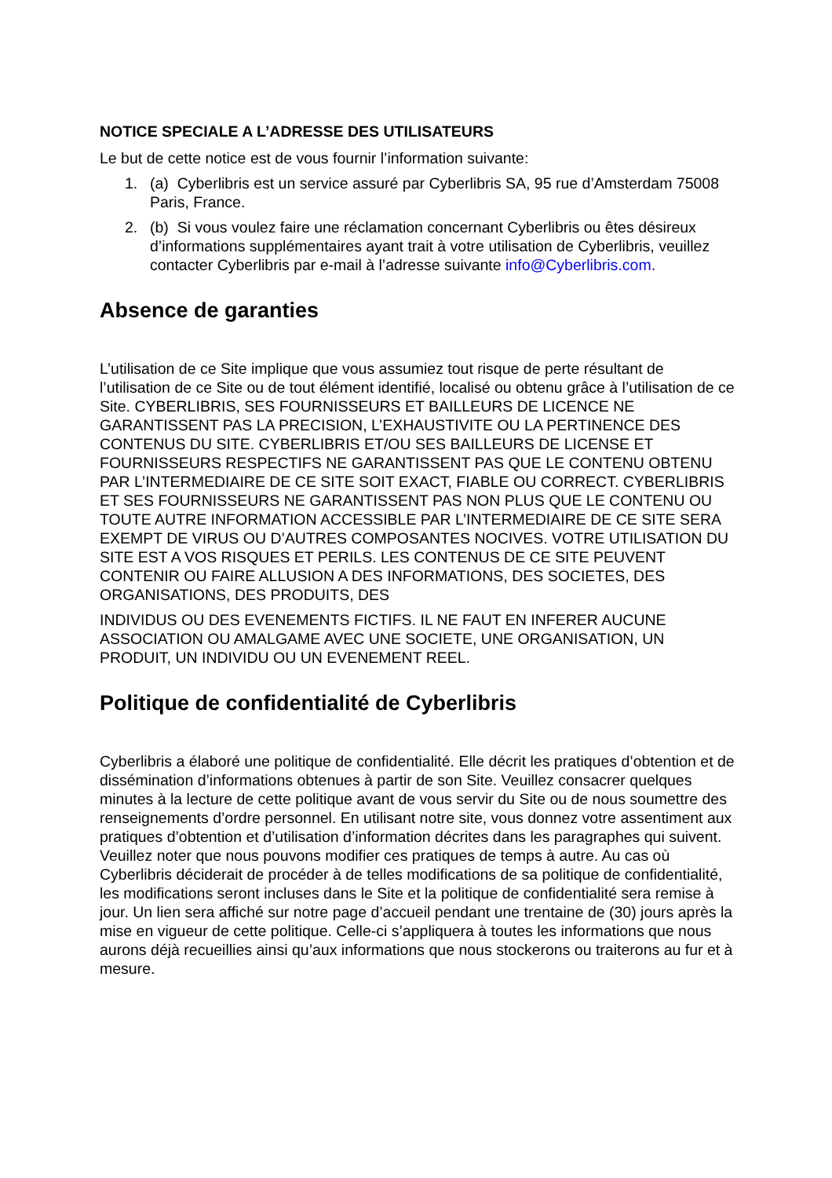NOTICE SPECIALE A L’ADRESSE DES UTILISATEURS
Le but de cette notice est de vous fournir l’information suivante:
1. (a) Cyberlibris est un service assuré par Cyberlibris SA, 95 rue d’Amsterdam 75008 Paris, France.
2. (b) Si vous voulez faire une réclamation concernant Cyberlibris ou êtes désireux d’informations supplémentaires ayant trait à votre utilisation de Cyberlibris, veuillez contacter Cyberlibris par e-mail à l’adresse suivante info@Cyberlibris.com.
Absence de garanties
L’utilisation de ce Site implique que vous assumiez tout risque de perte résultant de l’utilisation de ce Site ou de tout élément identifié, localisé ou obtenu grâce à l’utilisation de ce Site. CYBERLIBRIS, SES FOURNISSEURS ET BAILLEURS DE LICENCE NE GARANTISSENT PAS LA PRECISION, L’EXHAUSTIVITE OU LA PERTINENCE DES CONTENUS DU SITE. CYBERLIBRIS ET/OU SES BAILLEURS DE LICENSE ET FOURNISSEURS RESPECTIFS NE GARANTISSENT PAS QUE LE CONTENU OBTENU PAR L’INTERMEDIAIRE DE CE SITE SOIT EXACT, FIABLE OU CORRECT. CYBERLIBRIS ET SES FOURNISSEURS NE GARANTISSENT PAS NON PLUS QUE LE CONTENU OU TOUTE AUTRE INFORMATION ACCESSIBLE PAR L’INTERMEDIAIRE DE CE SITE SERA EXEMPT DE VIRUS OU D’AUTRES COMPOSANTES NOCIVES. VOTRE UTILISATION DU SITE EST A VOS RISQUES ET PERILS. LES CONTENUS DE CE SITE PEUVENT CONTENIR OU FAIRE ALLUSION A DES INFORMATIONS, DES SOCIETES, DES ORGANISATIONS, DES PRODUITS, DES
INDIVIDUS OU DES EVENEMENTS FICTIFS. IL NE FAUT EN INFERER AUCUNE ASSOCIATION OU AMALGAME AVEC UNE SOCIETE, UNE ORGANISATION, UN PRODUIT, UN INDIVIDU OU UN EVENEMENT REEL.
Politique de confidentialité de Cyberlibris
Cyberlibris a élaboré une politique de confidentialité. Elle décrit les pratiques d’obtention et de dissémination d’informations obtenues à partir de son Site. Veuillez consacrer quelques minutes à la lecture de cette politique avant de vous servir du Site ou de nous soumettre des renseignements d’ordre personnel. En utilisant notre site, vous donnez votre assentiment aux pratiques d’obtention et d’utilisation d’information décrites dans les paragraphes qui suivent. Veuillez noter que nous pouvons modifier ces pratiques de temps à autre. Au cas où Cyberlibris déciderait de procéder à de telles modifications de sa politique de confidentialité, les modifications seront incluses dans le Site et la politique de confidentialité sera remise à jour. Un lien sera affiché sur notre page d’accueil pendant une trentaine de (30) jours après la mise en vigueur de cette politique. Celle-ci s’appliquera à toutes les informations que nous aurons déjà recueillies ainsi qu’aux informations que nous stockerons ou traiterons au fur et à mesure.